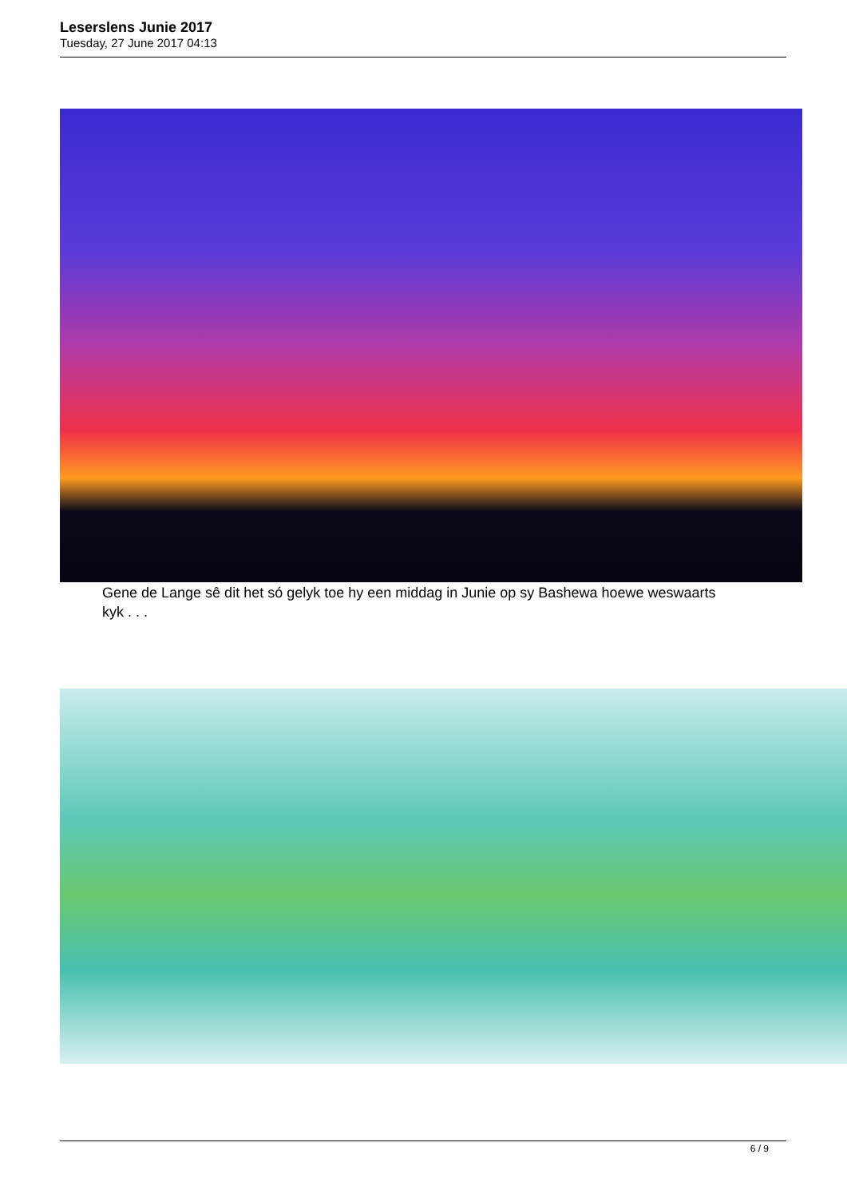Leserslens Junie 2017
Tuesday, 27 June 2017 04:13
Gene de Lange sê dit het só gelyk toe hy een middag in Junie op sy Bashewa hoewe weswaarts kyk . . .
6 / 9